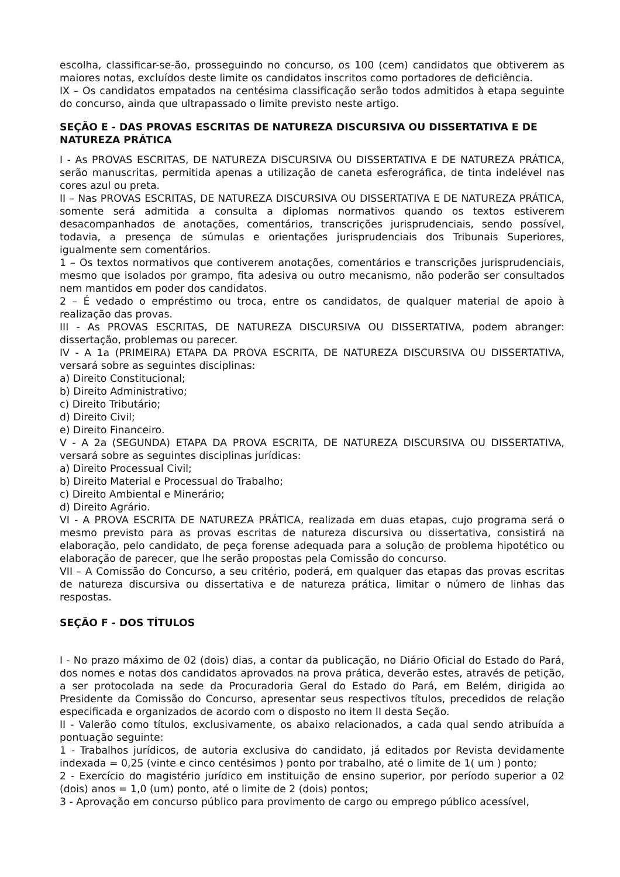escolha, classificar-se-ão, prosseguindo no concurso, os 100 (cem) candidatos que obtiverem as maiores notas, excluídos deste limite os candidatos inscritos como portadores de deficiência.
IX – Os candidatos empatados na centésima classificação serão todos admitidos à etapa seguinte do concurso, ainda que ultrapassado o limite previsto neste artigo.
SEÇÃO E - DAS PROVAS ESCRITAS DE NATUREZA DISCURSIVA OU DISSERTATIVA E DE NATUREZA PRÁTICA
I - As PROVAS ESCRITAS, DE NATUREZA DISCURSIVA OU DISSERTATIVA E DE NATUREZA PRÁTICA, serão manuscritas, permitida apenas a utilização de caneta esferográfica, de tinta indelével nas cores azul ou preta.
II – Nas PROVAS ESCRITAS, DE NATUREZA DISCURSIVA OU DISSERTATIVA E DE NATUREZA PRÁTICA, somente será admitida a consulta a diplomas normativos quando os textos estiverem desacompanhados de anotações, comentários, transcrições jurisprudenciais, sendo possível, todavia, a presença de súmulas e orientações jurisprudenciais dos Tribunais Superiores, igualmente sem comentários.
1 – Os textos normativos que contiverem anotações, comentários e transcrições jurisprudenciais, mesmo que isolados por grampo, fita adesiva ou outro mecanismo, não poderão ser consultados nem mantidos em poder dos candidatos.
2 – É vedado o empréstimo ou troca, entre os candidatos, de qualquer material de apoio à realização das provas.
III - As PROVAS ESCRITAS, DE NATUREZA DISCURSIVA OU DISSERTATIVA, podem abranger: dissertação, problemas ou parecer.
IV - A 1a (PRIMEIRA) ETAPA DA PROVA ESCRITA, DE NATUREZA DISCURSIVA OU DISSERTATIVA, versará sobre as seguintes disciplinas:
a) Direito Constitucional;
b) Direito Administrativo;
c) Direito Tributário;
d) Direito Civil;
e) Direito Financeiro.
V - A 2a (SEGUNDA) ETAPA DA PROVA ESCRITA, DE NATUREZA DISCURSIVA OU DISSERTATIVA, versará sobre as seguintes disciplinas jurídicas:
a) Direito Processual Civil;
b) Direito Material e Processual do Trabalho;
c) Direito Ambiental e Minerário;
d) Direito Agrário.
VI - A PROVA ESCRITA DE NATUREZA PRÁTICA, realizada em duas etapas, cujo programa será o mesmo previsto para as provas escritas de natureza discursiva ou dissertativa, consistirá na elaboração, pelo candidato, de peça forense adequada para a solução de problema hipotético ou elaboração de parecer, que lhe serão propostas pela Comissão do concurso.
VII – A Comissão do Concurso, a seu critério, poderá, em qualquer das etapas das provas escritas de natureza discursiva ou dissertativa e de natureza prática, limitar o número de linhas das respostas.
SEÇÃO F - DOS TÍTULOS
I - No prazo máximo de 02 (dois) dias, a contar da publicação, no Diário Oficial do Estado do Pará, dos nomes e notas dos candidatos aprovados na prova prática, deverão estes, através de petição, a ser protocolada na sede da Procuradoria Geral do Estado do Pará, em Belém, dirigida ao Presidente da Comissão do Concurso, apresentar seus respectivos títulos, precedidos de relação especificada e organizados de acordo com o disposto no item II desta Seção.
II - Valerão como títulos, exclusivamente, os abaixo relacionados, a cada qual sendo atribuída a pontuação seguinte:
1 - Trabalhos jurídicos, de autoria exclusiva do candidato, já editados por Revista devidamente indexada = 0,25 (vinte e cinco centésimos ) ponto por trabalho, até o limite de 1( um ) ponto;
2 - Exercício do magistério jurídico em instituição de ensino superior, por período superior a 02 (dois) anos = 1,0 (um) ponto, até o limite de 2 (dois) pontos;
3 - Aprovação em concurso público para provimento de cargo ou emprego público acessível,